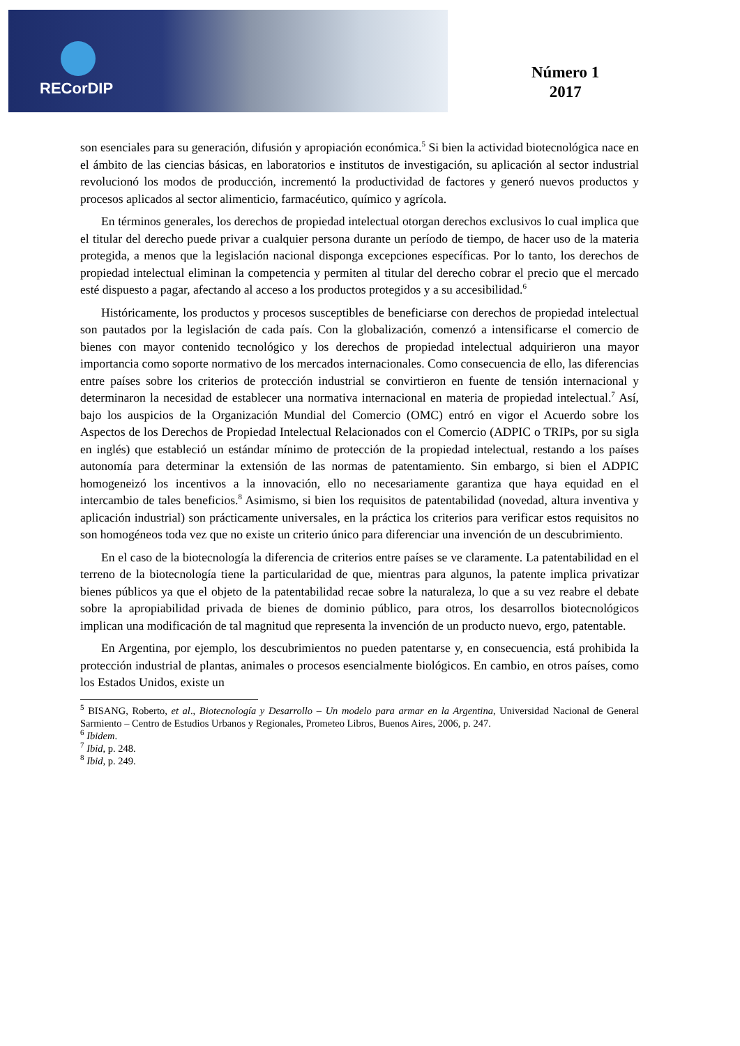RECorDIP
Número 1
2017
son esenciales para su generación, difusión y apropiación económica.<sup>5</sup> Si bien la actividad biotecnológica nace en el ámbito de las ciencias básicas, en laboratorios e institutos de investigación, su aplicación al sector industrial revolucionó los modos de producción, incrementó la productividad de factores y generó nuevos productos y procesos aplicados al sector alimenticio, farmacéutico, químico y agrícola.
En términos generales, los derechos de propiedad intelectual otorgan derechos exclusivos lo cual implica que el titular del derecho puede privar a cualquier persona durante un período de tiempo, de hacer uso de la materia protegida, a menos que la legislación nacional disponga excepciones específicas. Por lo tanto, los derechos de propiedad intelectual eliminan la competencia y permiten al titular del derecho cobrar el precio que el mercado esté dispuesto a pagar, afectando al acceso a los productos protegidos y a su accesibilidad.<sup>6</sup>
Históricamente, los productos y procesos susceptibles de beneficiarse con derechos de propiedad intelectual son pautados por la legislación de cada país. Con la globalización, comenzó a intensificarse el comercio de bienes con mayor contenido tecnológico y los derechos de propiedad intelectual adquirieron una mayor importancia como soporte normativo de los mercados internacionales. Como consecuencia de ello, las diferencias entre países sobre los criterios de protección industrial se convirtieron en fuente de tensión internacional y determinaron la necesidad de establecer una normativa internacional en materia de propiedad intelectual.<sup>7</sup> Así, bajo los auspicios de la Organización Mundial del Comercio (OMC) entró en vigor el Acuerdo sobre los Aspectos de los Derechos de Propiedad Intelectual Relacionados con el Comercio (ADPIC o TRIPs, por su sigla en inglés) que estableció un estándar mínimo de protección de la propiedad intelectual, restando a los países autonomía para determinar la extensión de las normas de patentamiento. Sin embargo, si bien el ADPIC homogeneizó los incentivos a la innovación, ello no necesariamente garantiza que haya equidad en el intercambio de tales beneficios.<sup>8</sup> Asimismo, si bien los requisitos de patentabilidad (novedad, altura inventiva y aplicación industrial) son prácticamente universales, en la práctica los criterios para verificar estos requisitos no son homogéneos toda vez que no existe un criterio único para diferenciar una invención de un descubrimiento.
En el caso de la biotecnología la diferencia de criterios entre países se ve claramente. La patentabilidad en el terreno de la biotecnología tiene la particularidad de que, mientras para algunos, la patente implica privatizar bienes públicos ya que el objeto de la patentabilidad recae sobre la naturaleza, lo que a su vez reabre el debate sobre la apropiabilidad privada de bienes de dominio público, para otros, los desarrollos biotecnológicos implican una modificación de tal magnitud que representa la invención de un producto nuevo, ergo, patentable.
En Argentina, por ejemplo, los descubrimientos no pueden patentarse y, en consecuencia, está prohibida la protección industrial de plantas, animales o procesos esencialmente biológicos. En cambio, en otros países, como los Estados Unidos, existe un
<sup>5</sup> BISANG, Roberto, et al., Biotecnología y Desarrollo – Un modelo para armar en la Argentina, Universidad Nacional de General Sarmiento – Centro de Estudios Urbanos y Regionales, Prometeo Libros, Buenos Aires, 2006, p. 247.
<sup>6</sup> Ibidem.
<sup>7</sup> Ibid, p. 248.
<sup>8</sup> Ibid, p. 249.